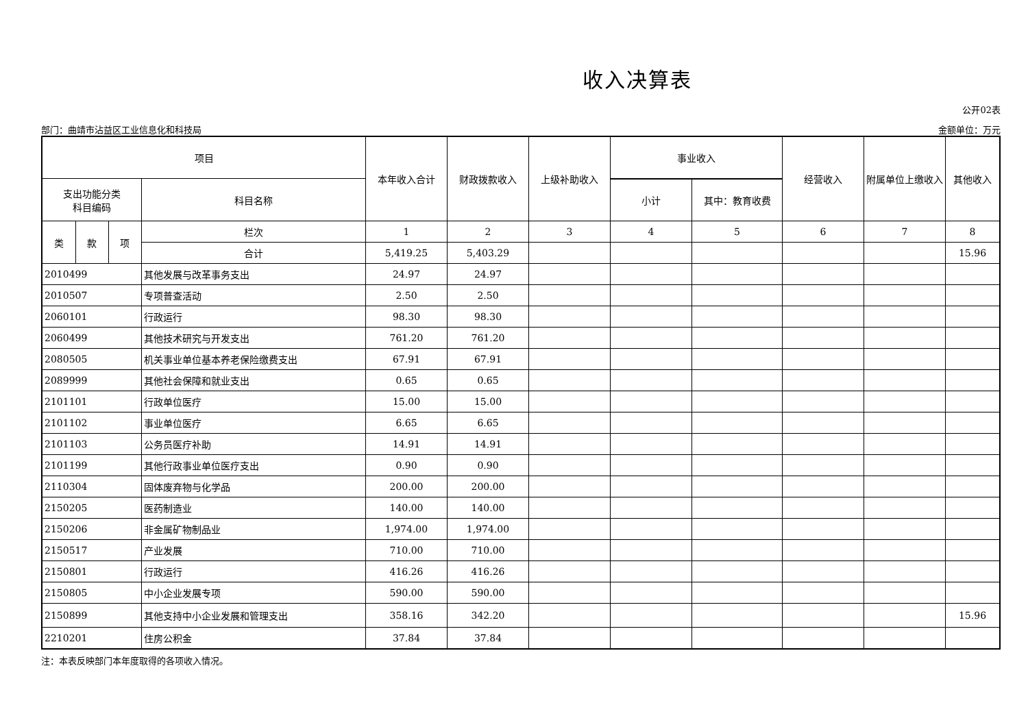收入决算表
公开02表
部门：曲靖市沾益区工业信息化和科技局 金额单位：万元
| 项目 | | | | 本年收入合计 | 财政拨款收入 | 上级补助收入 | 事业收入 | | 经营收入 | 附属单位上缴收入 | 其他收入 |
| --- | --- | --- | --- | --- | --- | --- | --- | --- | --- | --- | --- |
| 支出功能分类 科目编码 | | | 科目名称 | | | | | | | | |
| | | | | | | | 小计 | 其中：教育收费 | | | |
| 类 | 款 | 项 | 栏次 | 1 | 2 | 3 | 4 | 5 | 6 | 7 | 8 |
| | | | 合计 | 5,419.25 | 5,403.29 | | | | | | 15.96 |
| 2010499 | | | 其他发展与改革事务支出 | 24.97 | 24.97 | | | | | | |
| 2010507 | | | 专项普查活动 | 2.50 | 2.50 | | | | | | |
| 2060101 | | | 行政运行 | 98.30 | 98.30 | | | | | | |
| 2060499 | | | 其他技术研究与开发支出 | 761.20 | 761.20 | | | | | | |
| 2080505 | | | 机关事业单位基本养老保险缴费支出 | 67.91 | 67.91 | | | | | | |
| 2089999 | | | 其他社会保障和就业支出 | 0.65 | 0.65 | | | | | | |
| 2101101 | | | 行政单位医疗 | 15.00 | 15.00 | | | | | | |
| 2101102 | | | 事业单位医疗 | 6.65 | 6.65 | | | | | | |
| 2101103 | | | 公务员医疗补助 | 14.91 | 14.91 | | | | | | |
| 2101199 | | | 其他行政事业单位医疗支出 | 0.90 | 0.90 | | | | | | |
| 2110304 | | | 固体废弃物与化学品 | 200.00 | 200.00 | | | | | | |
| 2150205 | | | 医药制造业 | 140.00 | 140.00 | | | | | | |
| 2150206 | | | 非金属矿物制品业 | 1,974.00 | 1,974.00 | | | | | | |
| 2150517 | | | 产业发展 | 710.00 | 710.00 | | | | | | |
| 2150801 | | | 行政运行 | 416.26 | 416.26 | | | | | | |
| 2150805 | | | 中小企业发展专项 | 590.00 | 590.00 | | | | | | |
| 2150899 | | | 其他支持中小企业发展和管理支出 | 358.16 | 342.20 | | | | | | 15.96 |
| 2210201 | | | 住房公积金 | 37.84 | 37.84 | | | | | | |
注：本表反映部门本年度取得的各项收入情况。